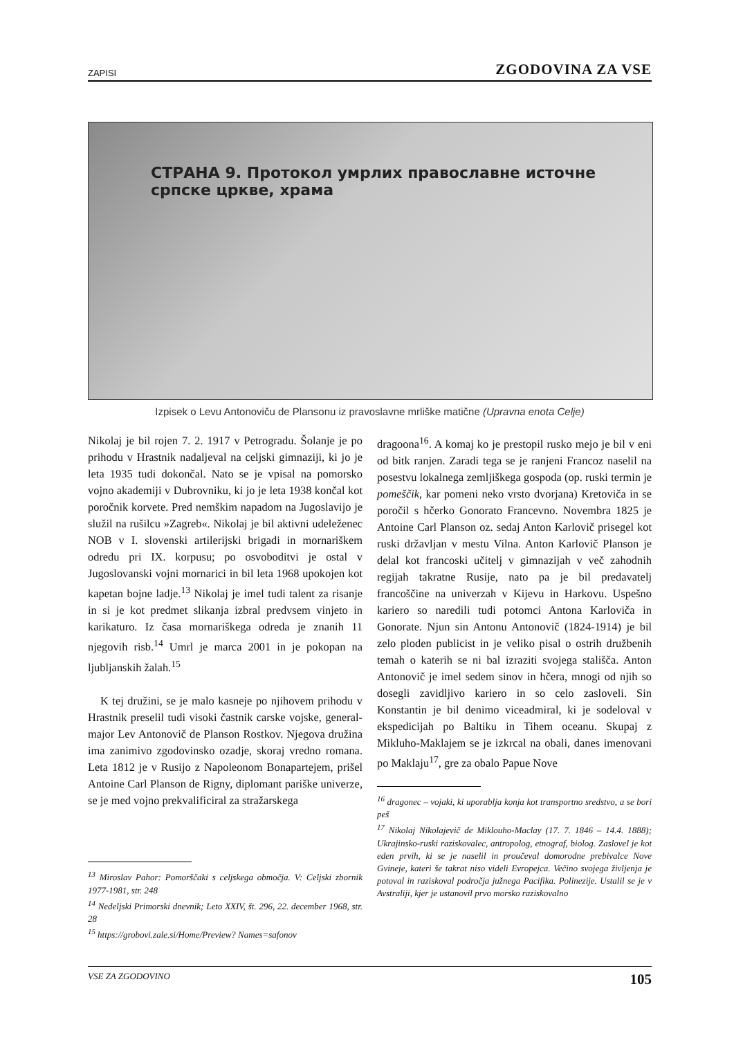ZAPISI ZGODOVINA ZA VSE
СТРАНА 9. Протокол умрлих православне источне српске цркве, храма
Izpisek o Levu Antonoviču de Plansonu iz pravoslavne mrliške matične (Upravna enota Celje)
Nikolaj je bil rojen 7. 2. 1917 v Petrogradu. Šolanje je po prihodu v Hrastnik nadaljeval na celjski gimnaziji, ki jo je leta 1935 tudi dokončal. Nato se je vpisal na pomorsko vojno akademiji v Dubrovniku, ki jo je leta 1938 končal kot poročnik korvete. Pred nemškim napadom na Jugoslavijo je služil na rušilcu »Zagreb«. Nikolaj je bil aktivni udeleženec NOB v I. slovenski artilerijski brigadi in mornariškem odredu pri IX. korpusu; po osvoboditvi je ostal v Jugoslovanski vojni mornarici in bil leta 1968 upokojen kot kapetan bojne ladje.<sup>13</sup> Nikolaj je imel tudi talent za risanje in si je kot predmet slikanja izbral predvsem vinjeto in karikaturo. Iz časa mornariškega odreda je znanih 11 njegovih risb.<sup>14</sup> Umrl je marca 2001 in je pokopan na ljubljanskih žalah.<sup>15</sup>
K tej družini, se je malo kasneje po njihovem prihodu v Hrastnik preselil tudi visoki častnik carske vojske, general-major Lev Antonovič de Planson Rostkov. Njegova družina ima zanimivo zgodovinsko ozadje, skoraj vredno romana. Leta 1812 je v Rusijo z Napoleonom Bonapartejem, prišel Antoine Carl Planson de Rigny, diplomant pariške univerze, se je med vojno prekvalificiral za stražarskega
<sup>13</sup> Miroslav Pahor: Pomorščaki s celjskega območja. V: Celjski zbornik 1977-1981, str. 248
<sup>14</sup> Nedeljski Primorski dnevnik; Leto XXIV, št. 296, 22. december 1968, str. 28
<sup>15</sup> https://grobovi.zale.si/Home/Preview? Names=safonov
dragoona<sup>16</sup>. A komaj ko je prestopil rusko mejo je bil v eni od bitk ranjen. Zaradi tega se je ranjeni Francoz naselil na posestvu lokalnega zemljiškega gospoda (op. ruski termin je pomeščik, kar pomeni neko vrsto dvorjana) Kretoviča in se poročil s hčerko Gonorato Francevno. Novembra 1825 je Antoine Carl Planson oz. sedaj Anton Karlovič prisegel kot ruski državljan v mestu Vilna. Anton Karlovič Planson je delal kot francoski učitelj v gimnazijah v več zahodnih regijah takratne Rusije, nato pa je bil predavatelj francoščine na univerzah v Kijevu in Harkovu. Uspešno kariero so naredili tudi potomci Antona Karloviča in Gonorate. Njun sin Antonu Antonovič (1824-1914) je bil zelo ploden publicist in je veliko pisal o ostrih družbenih temah o katerih se ni bal izraziti svojega stališča. Anton Antonovič je imel sedem sinov in hčera, mnogi od njih so dosegli zavidljivo kariero in so celo zasloveli. Sin Konstantin je bil denimo viceadmiral, ki je sodeloval v ekspedicijah po Baltiku in Tihem oceanu. Skupaj z Mikluho-Maklajem se je izkrcal na obali, danes imenovani po Maklaju<sup>17</sup>, gre za obalo Papue Nove
<sup>16</sup> dragonec – vojaki, ki uporablja konja kot transportno sredstvo, a se bori peš
<sup>17</sup> Nikolaj Nikolajevič de Miklouho-Maclay (17. 7. 1846 – 14.4. 1888); Ukrajinsko-ruski raziskovalec, antropolog, etnograf, biolog. Zaslovel je kot eden prvih, ki se je naselil in proučeval domorodne prebivalce Nove Gvineje, kateri še takrat niso videli Evropejca. Večino svojega življenja je potoval in raziskoval področja južnega Pacifika. Polinezije. Ustalil se je v Avstraliji, kjer je ustanovil prvo morsko raziskovalno
VSE ZA ZGODOVINO 105